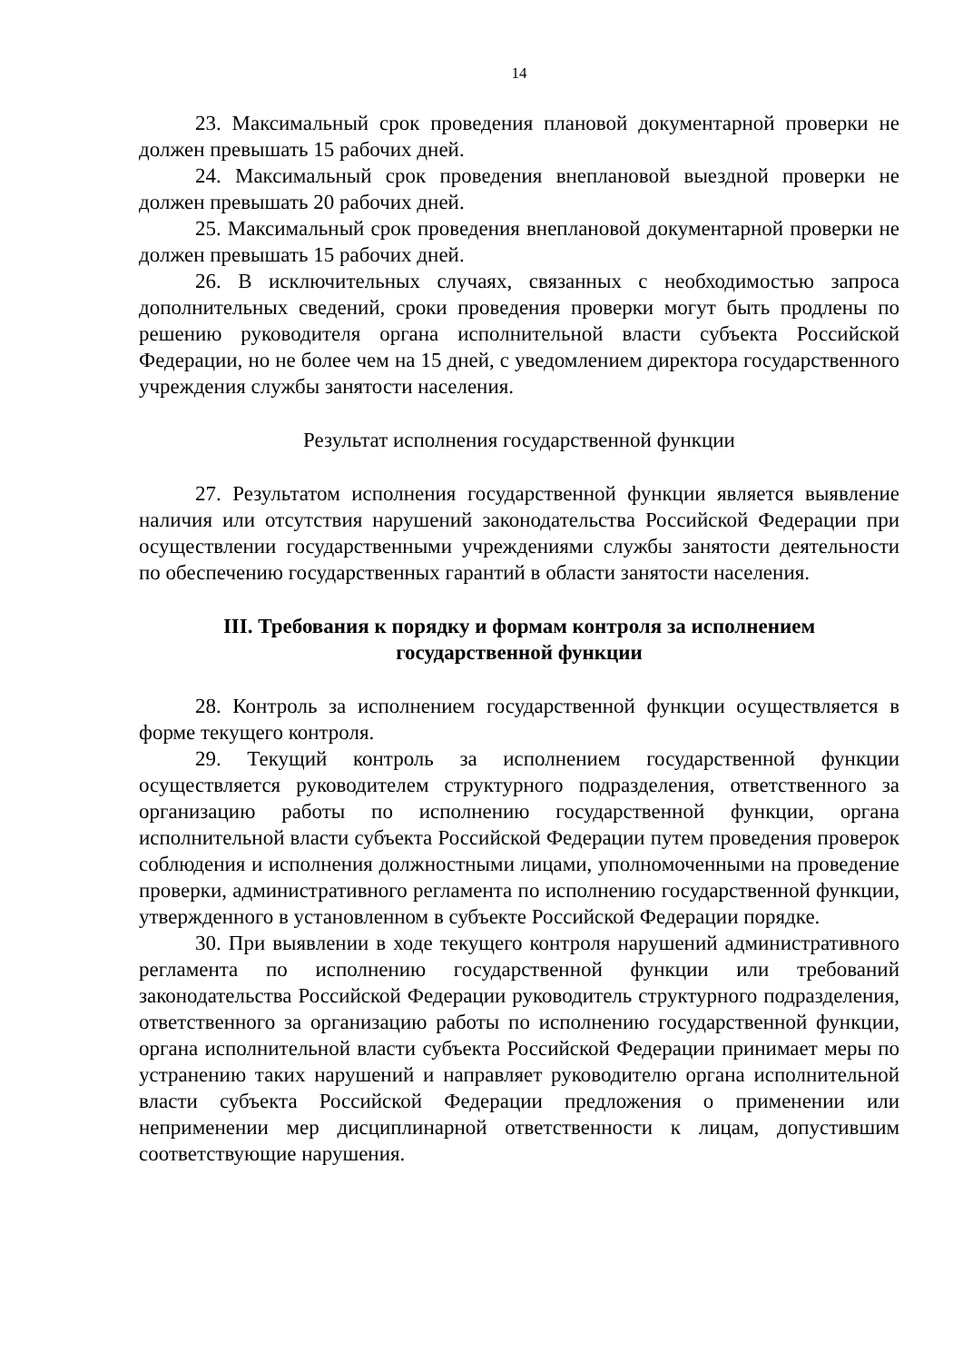14
23. Максимальный срок проведения плановой документарной проверки не должен превышать 15 рабочих дней.
24. Максимальный срок проведения внеплановой выездной проверки не должен превышать 20 рабочих дней.
25. Максимальный срок проведения внеплановой документарной проверки не должен превышать 15 рабочих дней.
26. В исключительных случаях, связанных с необходимостью запроса дополнительных сведений, сроки проведения проверки могут быть продлены по решению руководителя органа исполнительной власти субъекта Российской Федерации, но не более чем на 15 дней, с уведомлением директора государственного учреждения службы занятости населения.
Результат исполнения государственной функции
27. Результатом исполнения государственной функции является выявление наличия или отсутствия нарушений законодательства Российской Федерации при осуществлении государственными учреждениями службы занятости деятельности по обеспечению государственных гарантий в области занятости населения.
III. Требования к порядку и формам контроля за исполнением
государственной функции
28. Контроль за исполнением государственной функции осуществляется в форме текущего контроля.
29. Текущий контроль за исполнением государственной функции осуществляется руководителем структурного подразделения, ответственного за организацию работы по исполнению государственной функции, органа исполнительной власти субъекта Российской Федерации путем проведения проверок соблюдения и исполнения должностными лицами, уполномоченными на проведение проверки, административного регламента по исполнению государственной функции, утвержденного в установленном в субъекте Российской Федерации порядке.
30. При выявлении в ходе текущего контроля нарушений административного регламента по исполнению государственной функции или требований законодательства Российской Федерации руководитель структурного подразделения, ответственного за организацию работы по исполнению государственной функции, органа исполнительной власти субъекта Российской Федерации принимает меры по устранению таких нарушений и направляет руководителю органа исполнительной власти субъекта Российской Федерации предложения о применении или неприменении мер дисциплинарной ответственности к лицам, допустившим соответствующие нарушения.